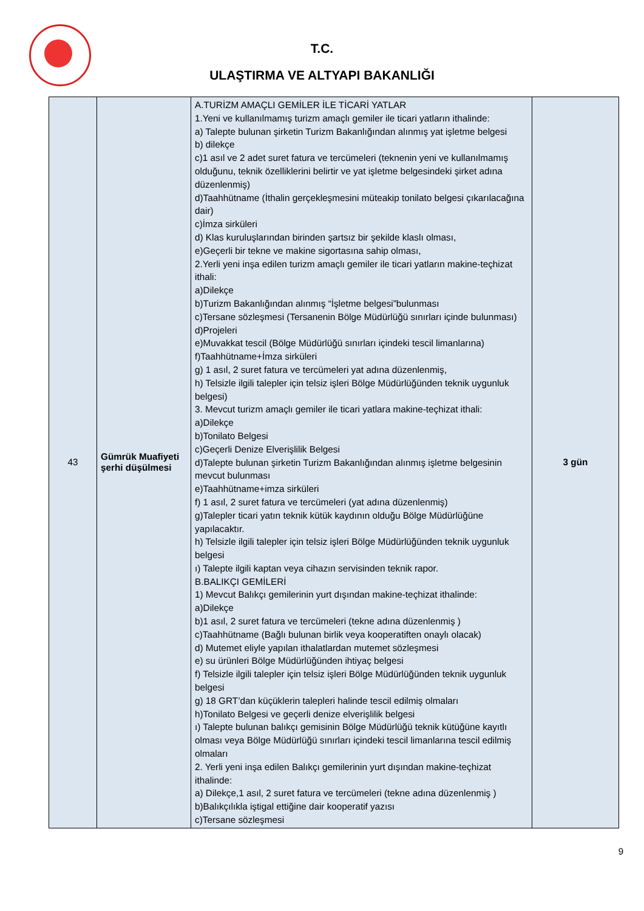T.C.
ULAŞTIRMA VE ALTYAPI BAKANLIĞI
| 43 | Gümrük Muafiyeti şerhi düşülmesi | A.TURİZM AMAÇLI GEMİLER İLE TİCARİ YATLAR 1.Yeni ve kullanılmamış turizm amaçlı gemiler ile ticari yatların ithalinde: a) Talepte bulunan şirketin Turizm Bakanlığından alınmış yat işletme belgesi b) dilekçe c)1 asıl ve 2 adet suret fatura ve tercümeleri (teknenin yeni ve kullanılmamış olduğunu, teknik özelliklerini belirtir ve yat işletme belgesindeki şirket adına düzenlenmiş) d)Taahhütname (İthalin gerçekleşmesini müteakip tonilato belgesi çıkarılacağına dair) c)İmza sirküleri d) Klas kuruluşlarından birinden şartsız bir şekilde klaslı olması, e)Geçerli bir tekne ve makine sigortasına sahip olması, 2.Yerli yeni inşa edilen turizm amaçlı gemiler ile ticari yatların makine-teçhizat ithali: a)Dilekçe b)Turizm Bakanlığından alınmış “İşletme belgesi”bulunması c)Tersane sözleşmesi (Tersanenin Bölge Müdürlüğü sınırları içinde bulunması) d)Projeleri e)Muvakkat tescil (Bölge Müdürlüğü sınırları içindeki tescil limanlarına) f)Taahhütname+İmza sirküleri g) 1 asıl, 2 suret fatura ve tercümeleri yat adına düzenlenmiş, h) Telsizle ilgili talepler için telsiz işleri Bölge Müdürlüğünden teknik uygunluk belgesi) 3. Mevcut turizm amaçlı gemiler ile ticari yatlara makine-teçhizat ithali: a)Dilekçe b)Tonilato Belgesi c)Geçerli Denize Elverişlilik Belgesi d)Talepte bulunan şirketin Turizm Bakanlığından alınmış işletme belgesinin mevcut bulunması e)Taahhütname+imza sirküleri f) 1 asıl, 2 suret fatura ve tercümeleri (yat adına düzenlenmiş) g)Talepler ticari yatın teknik kütük kaydının olduğu Bölge Müdürlüğüne yapılacaktır. h) Telsizle ilgili talepler için telsiz işleri Bölge Müdürlüğünden teknik uygunluk belgesi ı) Talepte ilgili kaptan veya cihazın servisinden teknik rapor. B.BALIKÇI GEMİLERİ 1) Mevcut Balıkçı gemilerinin yurt dışından makine-teçhizat ithalinde: a)Dilekçe b)1 asıl, 2 suret fatura ve tercümeleri (tekne adına düzenlenmiş ) c)Taahhütname (Bağlı bulunan birlik veya kooperatiften onaylı olacak) d) Mutemet eliyle yapılan ithalatlardan mutemet sözleşmesi e) su ürünleri Bölge Müdürlüğünden ihtiyaç belgesi f) Telsizle ilgili talepler için telsiz işleri Bölge Müdürlüğünden teknik uygunluk belgesi g) 18 GRT’dan küçüklerin talepleri halinde tescil edilmiş olmaları h)Tonilato Belgesi ve geçerli denize elverişlilik belgesi ı) Talepte bulunan balıkçı gemisinin Bölge Müdürlüğü teknik kütüğüne kayıtlı olması veya Bölge Müdürlüğü sınırları içindeki tescil limanlarına tescil edilmiş olmaları 2. Yerli yeni inşa edilen Balıkçı gemilerinin yurt dışından makine-teçhizat ithalinde: a) Dilekçe,1 asıl, 2 suret fatura ve tercümeleri (tekne adına düzenlenmiş ) b)Balıkçılıkla iştigal ettiğine dair kooperatif yazısı c)Tersane sözleşmesi | 3 gün |
9